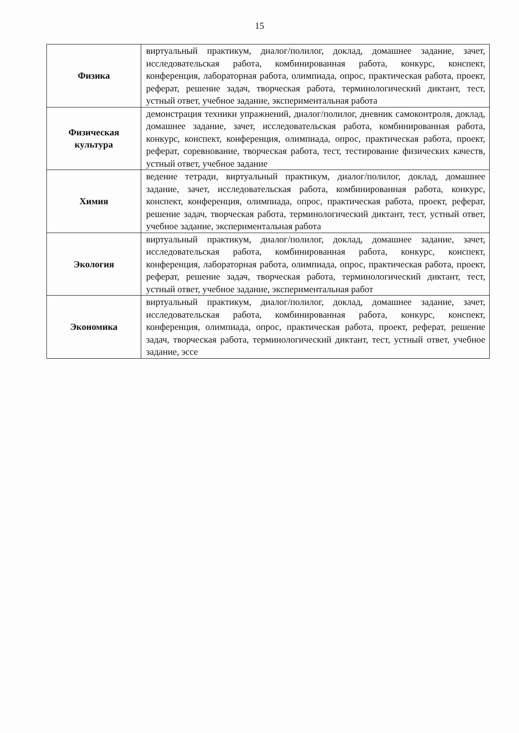15
| Физика | виртуальный практикум, диалог/полилог, доклад, домашнее задание, зачет, исследовательская работа, комбинированная работа, конкурс, конспект, конференция, лабораторная работа, олимпиада, опрос, практическая работа, проект, реферат, решение задач, творческая работа, терминологический диктант, тест, устный ответ, учебное задание, экспериментальная работа |
| Физическая культура | демонстрация техники упражнений, диалог/полилог, дневник самоконтроля, доклад, домашнее задание, зачет, исследовательская работа, комбинированная работа, конкурс, конспект, конференция, олимпиада, опрос, практическая работа, проект, реферат, соревнование, творческая работа, тест, тестирование физических качеств, устный ответ, учебное задание |
| Химия | ведение тетради, виртуальный практикум, диалог/полилог, доклад, домашнее задание, зачет, исследовательская работа, комбинированная работа, конкурс, конспект, конференция, олимпиада, опрос, практическая работа, проект, реферат, решение задач, творческая работа, терминологический диктант, тест, устный ответ, учебное задание, экспериментальная работа |
| Экология | виртуальный практикум, диалог/полилог, доклад, домашнее задание, зачет, исследовательская работа, комбинированная работа, конкурс, конспект, конференция, лабораторная работа, олимпиада, опрос, практическая работа, проект, реферат, решение задач, творческая работа, терминологический диктант, тест, устный ответ, учебное задание, экспериментальная работ |
| Экономика | виртуальный практикум, диалог/полилог, доклад, домашнее задание, зачет, исследовательская работа, комбинированная работа, конкурс, конспект, конференция, олимпиада, опрос, практическая работа, проект, реферат, решение задач, творческая работа, терминологический диктант, тест, устный ответ, учебное задание, эссе |